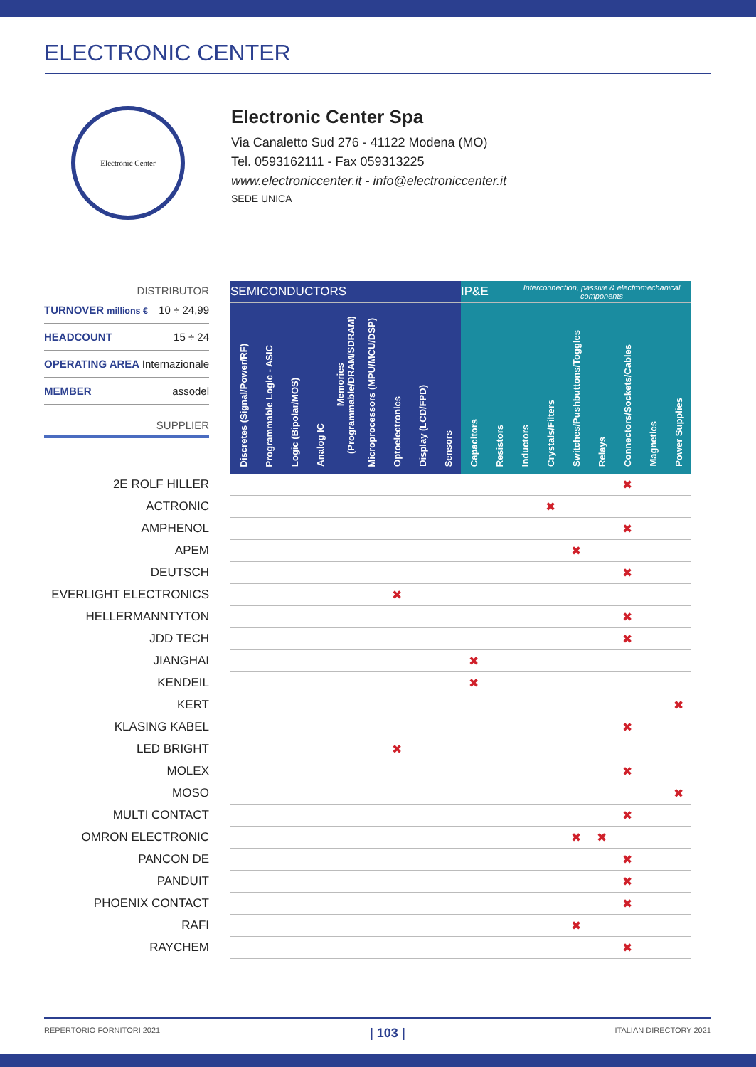ELECTRONIC CENTER
Electronic Center
Electronic Center Spa
Via Canaletto Sud 276 - 41122 Modena (MO)
Tel. 0593162111 - Fax 059313225
www.electroniccenter.it - info@electroniccenter.it
SEDE UNICA
DISTRIBUTOR
TURNOVER millions € 10 ÷ 24,99
HEADCOUNT 15 ÷ 24
OPERATING AREA Internazionale
MEMBER assodel
SUPPLIER
| | SEMICONDUCTORS | | | | | | | | | IP&E | | Interconnection, passive & electromechanical components | | | | | | |
| | Discretes (Signal/Power/RF) | Programmable Logic - ASIC | Logic (Bipolar/MOS) | Analog IC | Memories (Programmable/DRAM/SDRAM) | Microprocessors (MPU/MCU/DSP) | Optoelectronics | Display (LCD/FPD) | Sensors | Capacitors | Resistors | Inductors | Crystals/Filters | Switches/Pushbuttons/Toggles | Relays | Connectors/Sockets/Cables | Magnetics | Power Supplies |
| 2E ROLF HILLER | | | | | | | | | | | | | | | | ✖ | | |
| ACTRONIC | | | | | | | | | | | | | ✖ | | | | | |
| AMPHENOL | | | | | | | | | | | | | | | | ✖ | | |
| APEM | | | | | | | | | | | | | | ✖ | | | | |
| DEUTSCH | | | | | | | | | | | | | | | | ✖ | | |
| EVERLIGHT ELECTRONICS | | | | | | | ✖ | | | | | | | | | | | |
| HELLERMANNTYTON | | | | | | | | | | | | | | | | ✖ | | |
| JDD TECH | | | | | | | | | | | | | | | | ✖ | | |
| JIANGHAI | | | | | | | | | | ✖ | | | | | | | | |
| KENDEIL | | | | | | | | | | ✖ | | | | | | | | |
| KERT | | | | | | | | | | | | | | | | | | ✖ |
| KLASING KABEL | | | | | | | | | | | | | | | | ✖ | | |
| LED BRIGHT | | | | | | | ✖ | | | | | | | | | | | |
| MOLEX | | | | | | | | | | | | | | | | ✖ | | |
| MOSO | | | | | | | | | | | | | | | | | | ✖ |
| MULTI CONTACT | | | | | | | | | | | | | | | | ✖ | | |
| OMRON ELECTRONIC | | | | | | | | | | | | | | ✖ | ✖ | | | |
| PANCON DE | | | | | | | | | | | | | | | | ✖ | | |
| PANDUIT | | | | | | | | | | | | | | | | ✖ | | |
| PHOENIX CONTACT | | | | | | | | | | | | | | | | ✖ | | |
| RAFI | | | | | | | | | | | | | | ✖ | | | | |
| RAYCHEM | | | | | | | | | | | | | | | | ✖ | | |
REPERTORIO FORNITORI 2021 | 103 | ITALIAN DIRECTORY 2021